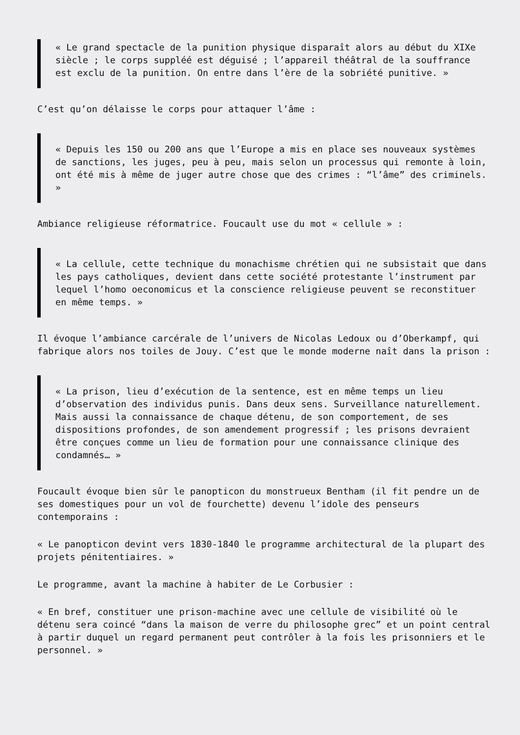« Le grand spectacle de la punition physique disparaît alors au début du XIXe siècle ; le corps suppléé est déguisé ; l’appareil théâtral de la souffrance est exclu de la punition. On entre dans l’ère de la sobriété punitive. »
C’est qu’on délaisse le corps pour attaquer l’âme :
« Depuis les 150 ou 200 ans que l’Europe a mis en place ses nouveaux systèmes de sanctions, les juges, peu à peu, mais selon un processus qui remonte à loin, ont été mis à même de juger autre chose que des crimes : “l’âme” des criminels. »
Ambiance religieuse réformatrice. Foucault use du mot « cellule » :
« La cellule, cette technique du monachisme chrétien qui ne subsistait que dans les pays catholiques, devient dans cette société protestante l’instrument par lequel l’homo oeconomicus et la conscience religieuse peuvent se reconstituer en même temps. »
Il évoque l’ambiance carcérale de l’univers de Nicolas Ledoux ou d’Oberkampf, qui fabrique alors nos toiles de Jouy. C’est que le monde moderne naît dans la prison :
« La prison, lieu d’exécution de la sentence, est en même temps un lieu d’observation des individus punis. Dans deux sens. Surveillance naturellement. Mais aussi la connaissance de chaque détenu, de son comportement, de ses dispositions profondes, de son amendement progressif ; les prisons devraient être conçues comme un lieu de formation pour une connaissance clinique des condamnés… »
Foucault évoque bien sûr le panopticon du monstrueux Bentham (il fit pendre un de ses domestiques pour un vol de fourchette) devenu l’idole des penseurs contemporains :
« Le panopticon devint vers 1830-1840 le programme architectural de la plupart des projets pénitentiaires. »
Le programme, avant la machine à habiter de Le Corbusier :
« En bref, constituer une prison-machine avec une cellule de visibilité où le détenu sera coincé “dans la maison de verre du philosophe grec” et un point central à partir duquel un regard permanent peut contrôler à la fois les prisonniers et le personnel. »